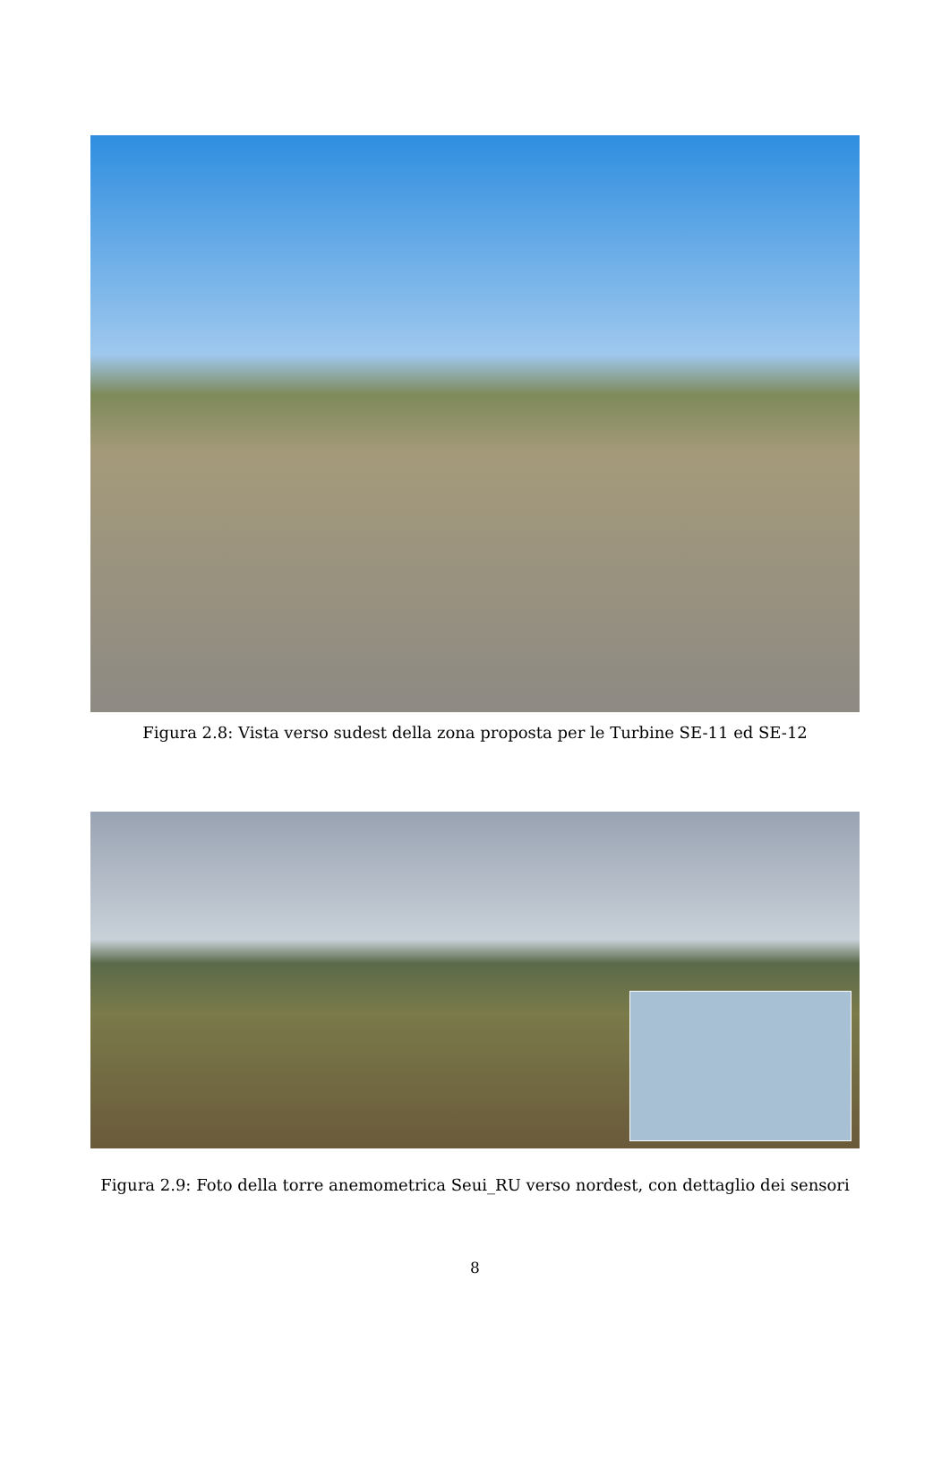Figura 2.8: Vista verso sudest della zona proposta per le Turbine SE-11 ed SE-12
Figura 2.9: Foto della torre anemometrica Seui_RU verso nordest, con dettaglio dei sensori
8